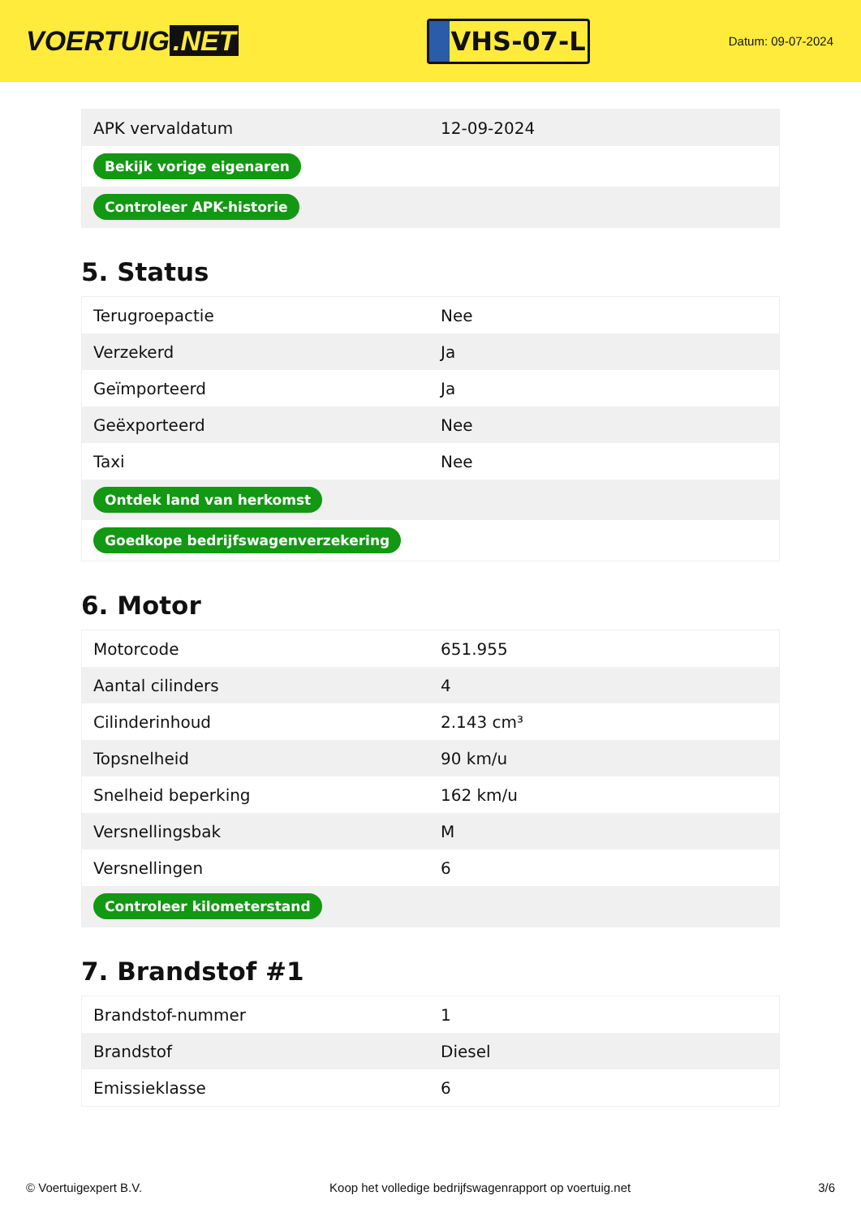VOERTUIG.NET
VHS-07-L
Datum: 09-07-2024
| APK vervaldatum | 12-09-2024 |
| Bekijk vorige eigenaren | |
| Controleer APK-historie | |
5. Status
| Terugroepactie | Nee |
| Verzekerd | Ja |
| Geïmporteerd | Ja |
| Geëxporteerd | Nee |
| Taxi | Nee |
| Ontdek land van herkomst | |
| Goedkope bedrijfswagenverzekering | |
6. Motor
| Motorcode | 651.955 |
| Aantal cilinders | 4 |
| Cilinderinhoud | 2.143 cm³ |
| Topsnelheid | 90 km/u |
| Snelheid beperking | 162 km/u |
| Versnellingsbak | M |
| Versnellingen | 6 |
| Controleer kilometerstand | |
7. Brandstof #1
| Brandstof-nummer | 1 |
| Brandstof | Diesel |
| Emissieklasse | 6 |
© Voertuigexpert B.V. Koop het volledige bedrijfswagenrapport op voertuig.net 3/6